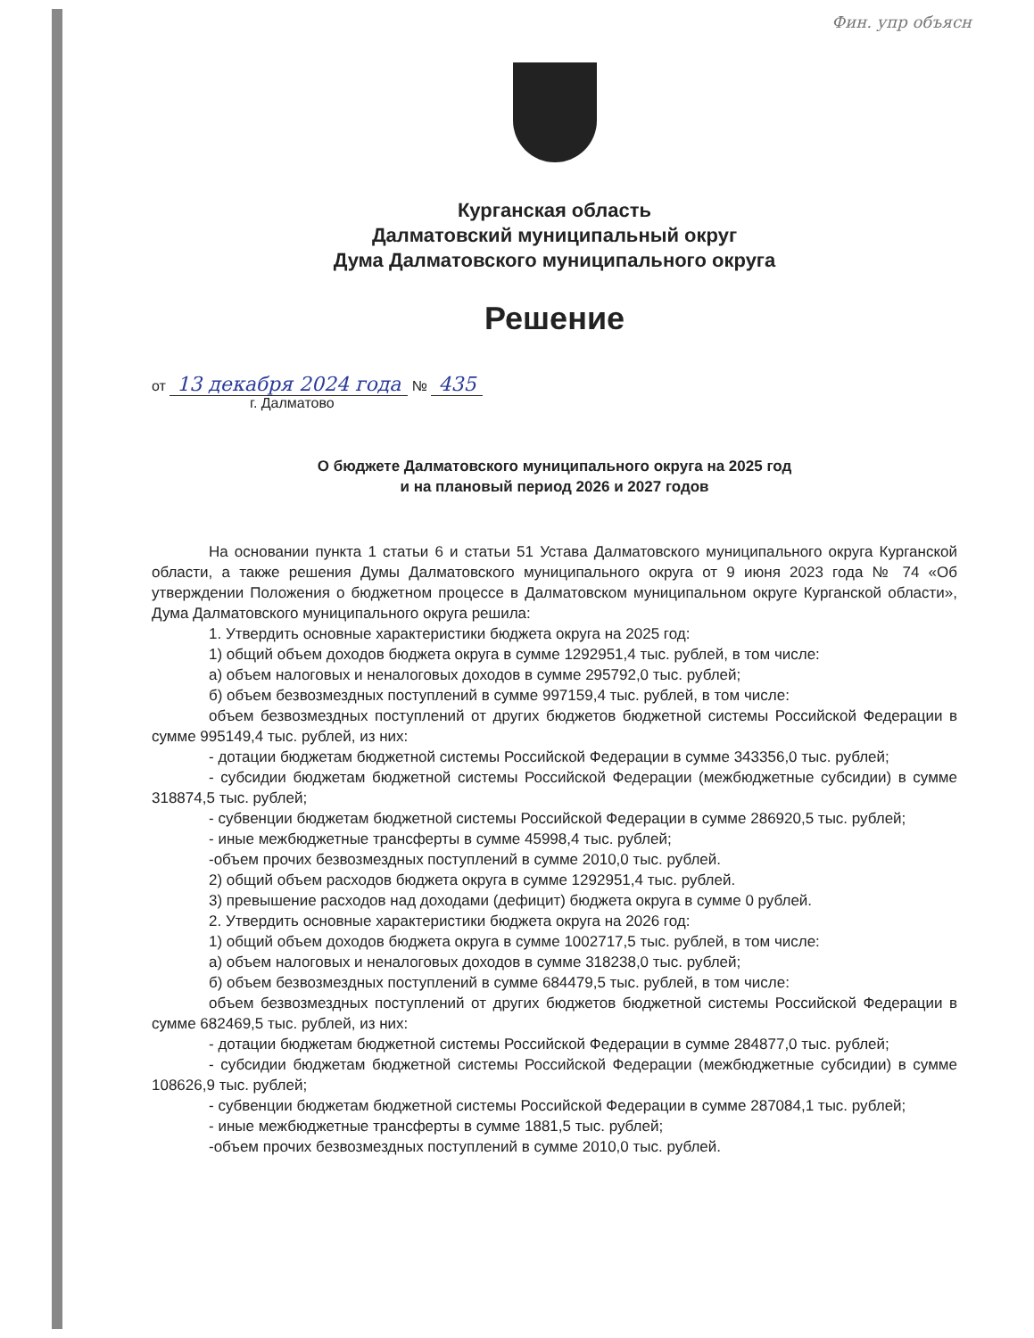Фин. упр объясн
Курганская область
Далматовский муниципальный округ
Дума Далматовского муниципального округа
Решение
от 13 декабря 2024 года № 435
г. Далматово
О бюджете Далматовского муниципального округа на 2025 год
и на плановый период 2026 и 2027 годов
На основании пункта 1 статьи 6 и статьи 51 Устава Далматовского муниципального округа Курганской области, а также решения Думы Далматовского муниципального округа от 9 июня 2023 года № 74 «Об утверждении Положения о бюджетном процессе в Далматовском муниципальном округе Курганской области», Дума Далматовского муниципального округа решила:
1. Утвердить основные характеристики бюджета округа на 2025 год:
1) общий объем доходов бюджета округа в сумме 1292951,4 тыс. рублей, в том числе:
а) объем налоговых и неналоговых доходов в сумме 295792,0 тыс. рублей;
б) объем безвозмездных поступлений в сумме 997159,4 тыс. рублей, в том числе:
объем безвозмездных поступлений от других бюджетов бюджетной системы Российской Федерации в сумме 995149,4 тыс. рублей, из них:
- дотации бюджетам бюджетной системы Российской Федерации в сумме 343356,0 тыс. рублей;
- субсидии бюджетам бюджетной системы Российской Федерации (межбюджетные субсидии) в сумме 318874,5 тыс. рублей;
- субвенции бюджетам бюджетной системы Российской Федерации в сумме 286920,5 тыс. рублей;
- иные межбюджетные трансферты в сумме 45998,4 тыс. рублей;
-объем прочих безвозмездных поступлений в сумме 2010,0 тыс. рублей.
2) общий объем расходов бюджета округа в сумме 1292951,4 тыс. рублей.
3) превышение расходов над доходами (дефицит) бюджета округа в сумме 0 рублей.
2. Утвердить основные характеристики бюджета округа на 2026 год:
1) общий объем доходов бюджета округа в сумме 1002717,5 тыс. рублей, в том числе:
а) объем налоговых и неналоговых доходов в сумме 318238,0 тыс. рублей;
б) объем безвозмездных поступлений в сумме 684479,5 тыс. рублей, в том числе:
объем безвозмездных поступлений от других бюджетов бюджетной системы Российской Федерации в сумме 682469,5 тыс. рублей, из них:
- дотации бюджетам бюджетной системы Российской Федерации в сумме 284877,0 тыс. рублей;
- субсидии бюджетам бюджетной системы Российской Федерации (межбюджетные субсидии) в сумме 108626,9 тыс. рублей;
- субвенции бюджетам бюджетной системы Российской Федерации в сумме 287084,1 тыс. рублей;
- иные межбюджетные трансферты в сумме 1881,5 тыс. рублей;
-объем прочих безвозмездных поступлений в сумме 2010,0 тыс. рублей.